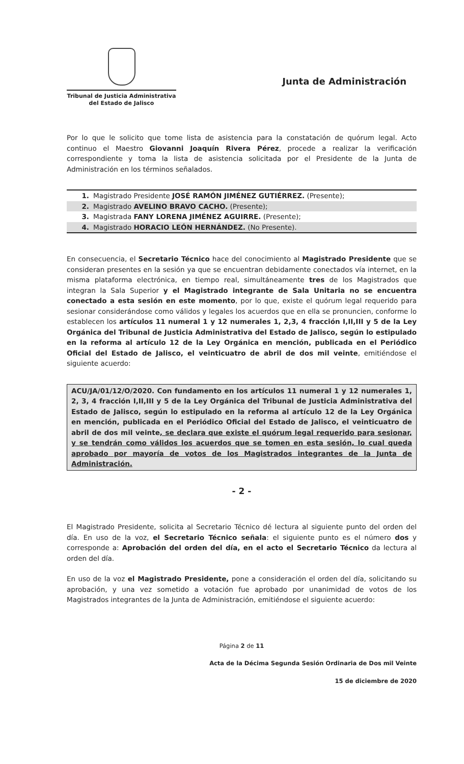Tribunal de Justicia Administrativa
del Estado de Jalisco
Junta de Administración
Por lo que le solicito que tome lista de asistencia para la constatación de quórum legal. Acto continuo el Maestro Giovanni Joaquín Rivera Pérez, procede a realizar la verificación correspondiente y toma la lista de asistencia solicitada por el Presidente de la Junta de Administración en los términos señalados.
| 1. | Magistrado Presidente JOSÉ RAMÓN JIMÉNEZ GUTIÉRREZ. (Presente); |
| 2. | Magistrado AVELINO BRAVO CACHO. (Presente); |
| 3. | Magistrada FANY LORENA JIMÉNEZ AGUIRRE. (Presente); |
| 4. | Magistrado HORACIO LEÓN HERNÁNDEZ. (No Presente). |
En consecuencia, el Secretario Técnico hace del conocimiento al Magistrado Presidente que se consideran presentes en la sesión ya que se encuentran debidamente conectados vía internet, en la misma plataforma electrónica, en tiempo real, simultáneamente tres de los Magistrados que integran la Sala Superior y el Magistrado integrante de Sala Unitaria no se encuentra conectado a esta sesión en este momento, por lo que, existe el quórum legal requerido para sesionar considerándose como válidos y legales los acuerdos que en ella se pronuncien, conforme lo establecen los artículos 11 numeral 1 y 12 numerales 1, 2,3, 4 fracción I,II,III y 5 de la Ley Orgánica del Tribunal de Justicia Administrativa del Estado de Jalisco, según lo estipulado en la reforma al artículo 12 de la Ley Orgánica en mención, publicada en el Periódico Oficial del Estado de Jalisco, el veinticuatro de abril de dos mil veinte, emitiéndose el siguiente acuerdo:
ACU/JA/01/12/O/2020. Con fundamento en los artículos 11 numeral 1 y 12 numerales 1, 2, 3, 4 fracción I,II,III y 5 de la Ley Orgánica del Tribunal de Justicia Administrativa del Estado de Jalisco, según lo estipulado en la reforma al artículo 12 de la Ley Orgánica en mención, publicada en el Periódico Oficial del Estado de Jalisco, el veinticuatro de abril de dos mil veinte, se declara que existe el quórum legal requerido para sesionar, y se tendrán como válidos los acuerdos que se tomen en esta sesión, lo cual queda aprobado por mayoría de votos de los Magistrados integrantes de la Junta de Administración.
- 2 -
El Magistrado Presidente, solicita al Secretario Técnico dé lectura al siguiente punto del orden del día. En uso de la voz, el Secretario Técnico señala: el siguiente punto es el número dos y corresponde a: Aprobación del orden del día, en el acto el Secretario Técnico da lectura al orden del día.
En uso de la voz el Magistrado Presidente, pone a consideración el orden del día, solicitando su aprobación, y una vez sometido a votación fue aprobado por unanimidad de votos de los Magistrados integrantes de la Junta de Administración, emitiéndose el siguiente acuerdo:
Página 2 de 11
Acta de la Décima Segunda Sesión Ordinaria de Dos mil Veinte
15 de diciembre de 2020